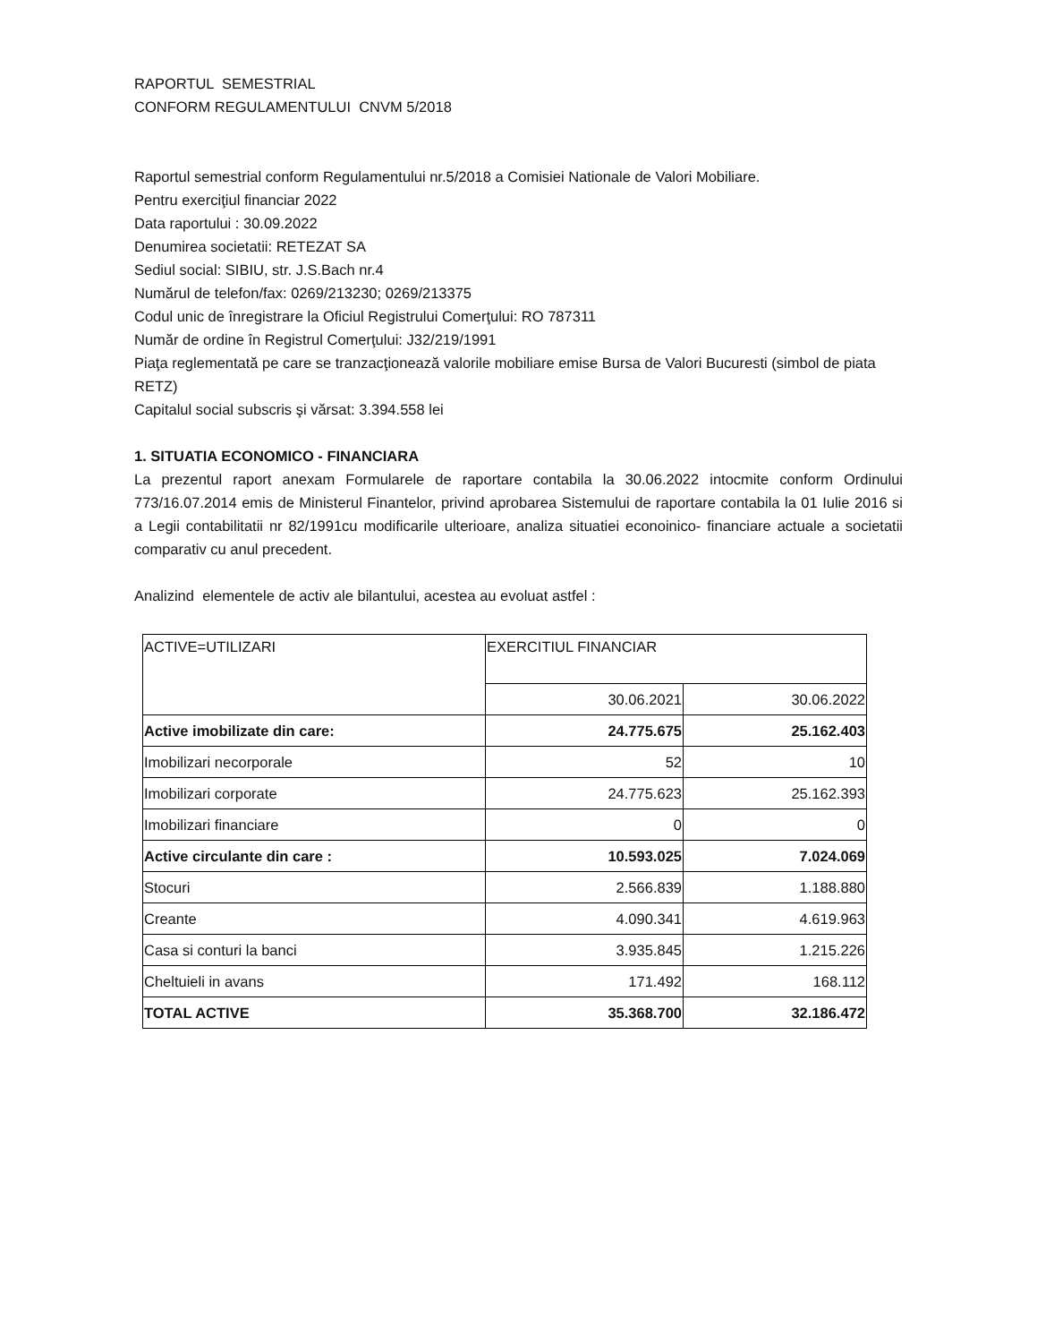RAPORTUL SEMESTRIAL
CONFORM REGULAMENTULUI CNVM 5/2018
Raportul semestrial conform Regulamentului nr.5/2018 a Comisiei Nationale de Valori Mobiliare.
Pentru exerciţiul financiar 2022
Data raportului : 30.09.2022
Denumirea societatii: RETEZAT SA
Sediul social: SIBIU, str. J.S.Bach nr.4
Numărul de telefon/fax: 0269/213230; 0269/213375
Codul unic de înregistrare la Oficiul Registrului Comerţului: RO 787311
Număr de ordine în Registrul Comerţului: J32/219/1991
Piaţa reglementată pe care se tranzacţionează valorile mobiliare emise Bursa de Valori Bucuresti (simbol de piata RETZ)
Capitalul social subscris şi vărsat: 3.394.558 lei
1. SITUATIA ECONOMICO - FINANCIARA
La prezentul raport anexam Formularele de raportare contabila la 30.06.2022 intocmite conform Ordinului 773/16.07.2014 emis de Ministerul Finantelor, privind aprobarea Sistemului de raportare contabila la 01 Iulie 2016 si a Legii contabilitatii nr 82/1991cu modificarile ulterioare, analiza situatiei econoinico- financiare actuale a societatii comparativ cu anul precedent.
Analizind elementele de activ ale bilantului, acestea au evoluat astfel :
| ACTIVE=UTILIZARI | EXERCITIUL FINANCIAR | |
| | 30.06.2021 | 30.06.2022 |
| Active imobilizate din care: | 24.775.675 | 25.162.403 |
| Imobilizari necorporale | 52 | 10 |
| Imobilizari corporate | 24.775.623 | 25.162.393 |
| Imobilizari financiare | 0 | 0 |
| Active circulante din care : | 10.593.025 | 7.024.069 |
| Stocuri | 2.566.839 | 1.188.880 |
| Creante | 4.090.341 | 4.619.963 |
| Casa si conturi la banci | 3.935.845 | 1.215.226 |
| Cheltuieli in avans | 171.492 | 168.112 |
| TOTAL ACTIVE | 35.368.700 | 32.186.472 |